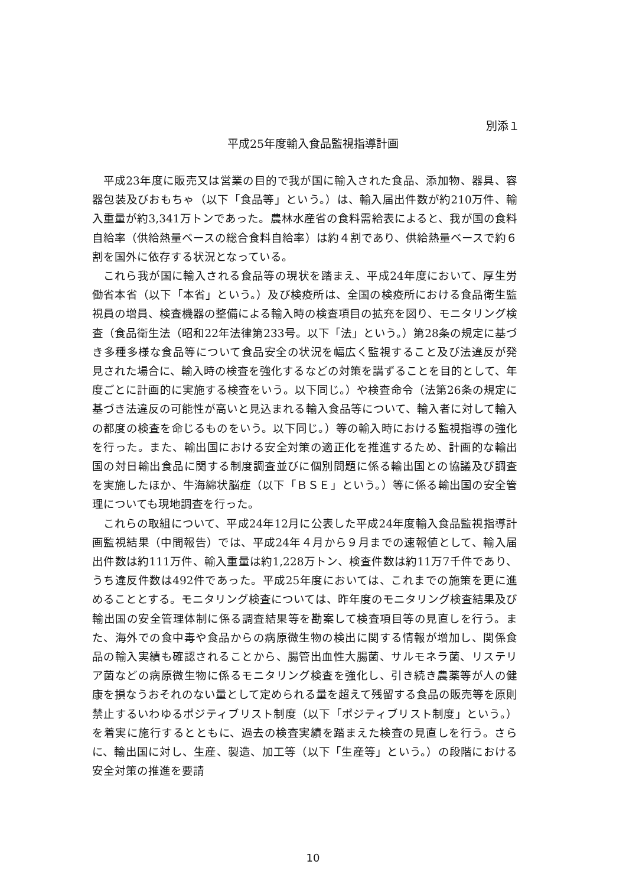別添１
平成25年度輸入食品監視指導計画
平成23年度に販売又は営業の目的で我が国に輸入された食品、添加物、器具、容器包装及びおもちゃ（以下「食品等」という。）は、輸入届出件数が約210万件、輸入重量が約3,341万トンであった。農林水産省の食料需給表によると、我が国の食料自給率（供給熱量ベースの総合食料自給率）は約４割であり、供給熱量ベースで約６割を国外に依存する状況となっている。
これら我が国に輸入される食品等の現状を踏まえ、平成24年度において、厚生労働省本省（以下「本省」という。）及び検疫所は、全国の検疫所における食品衛生監視員の増員、検査機器の整備による輸入時の検査項目の拡充を図り、モニタリング検査（食品衛生法（昭和22年法律第233号。以下「法」という。）第28条の規定に基づき多種多様な食品等について食品安全の状況を幅広く監視すること及び法違反が発見された場合に、輸入時の検査を強化するなどの対策を講ずることを目的として、年度ごとに計画的に実施する検査をいう。以下同じ。）や検査命令（法第26条の規定に基づき法違反の可能性が高いと見込まれる輸入食品等について、輸入者に対して輸入の都度の検査を命じるものをいう。以下同じ。）等の輸入時における監視指導の強化を行った。また、輸出国における安全対策の適正化を推進するため、計画的な輸出国の対日輸出食品に関する制度調査並びに個別問題に係る輸出国との協議及び調査を実施したほか、牛海綿状脳症（以下「ＢＳＥ」という。）等に係る輸出国の安全管理についても現地調査を行った。
これらの取組について、平成24年12月に公表した平成24年度輸入食品監視指導計画監視結果（中間報告）では、平成24年４月から９月までの速報値として、輸入届出件数は約111万件、輸入重量は約1,228万トン、検査件数は約11万7千件であり、うち違反件数は492件であった。平成25年度においては、これまでの施策を更に進めることとする。モニタリング検査については、昨年度のモニタリング検査結果及び輸出国の安全管理体制に係る調査結果等を勘案して検査項目等の見直しを行う。また、海外での食中毒や食品からの病原微生物の検出に関する情報が増加し、関係食品の輸入実績も確認されることから、腸管出血性大腸菌、サルモネラ菌、リステリア菌などの病原微生物に係るモニタリング検査を強化し、引き続き農薬等が人の健康を損なうおそれのない量として定められる量を超えて残留する食品の販売等を原則禁止するいわゆるポジティブリスト制度（以下「ポジティブリスト制度」という。）を着実に施行するとともに、過去の検査実績を踏まえた検査の見直しを行う。さらに、輸出国に対し、生産、製造、加工等（以下「生産等」という。）の段階における安全対策の推進を要請
10